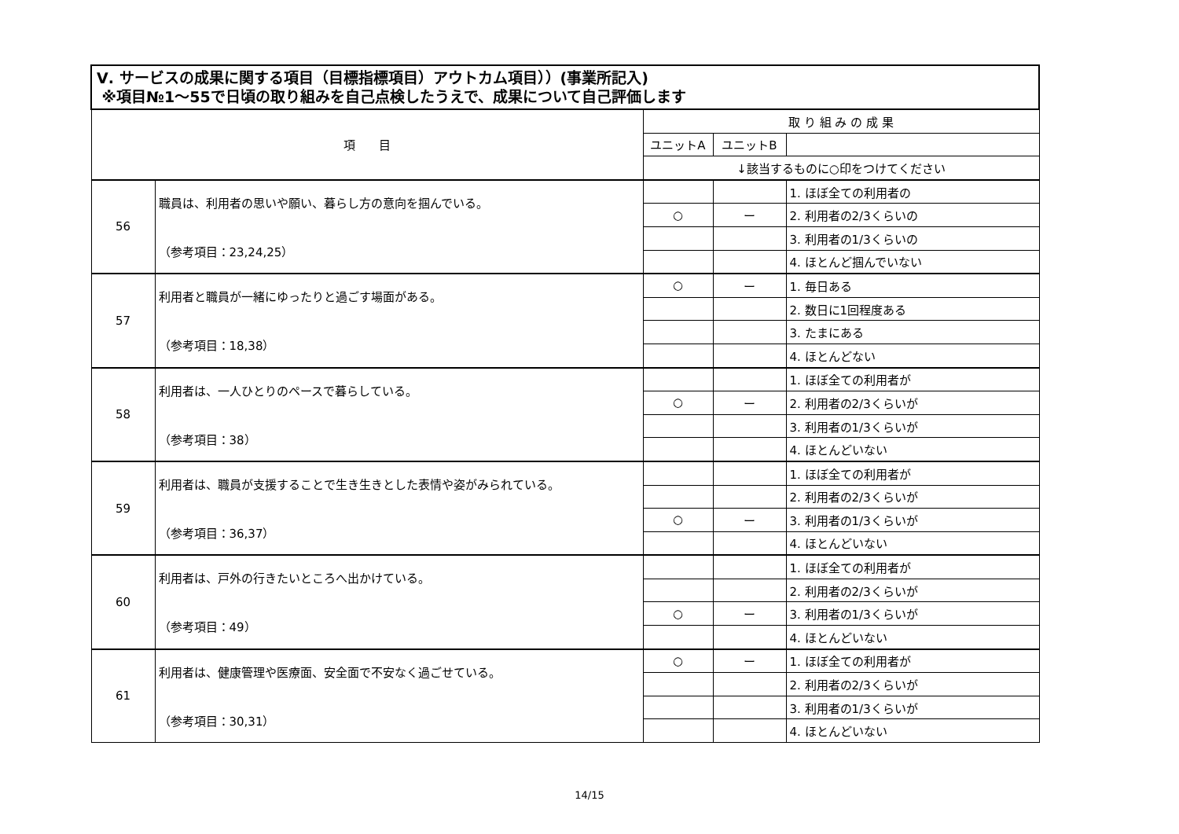| Ⅴ. サービスの成果に関する項目（目標指標項目）アウトカム項目））(事業所記入) ※項目№1～55で日頃の取り組みを自己点検したうえで、成果について自己評価します | | | | |
| --- | --- | --- | --- | --- |
| 項 目 | | 取 り 組 み の 成 果 | | |
| | | ユニットA | ユニットB | |
| | | ↓該当するものに○印をつけてください | | |
| 56 | 職員は、利用者の思いや願い、暮らし方の意向を掴んでいる。 （参考項目：23,24,25） | | | 1. ほぼ全ての利用者の |
| | | ○ | ー | 2. 利用者の2/3くらいの |
| | | | | 3. 利用者の1/3くらいの |
| | | | | 4. ほとんど掴んでいない |
| 57 | 利用者と職員が一緒にゆったりと過ごす場面がある。 （参考項目：18,38） | ○ | ー | 1. 毎日ある |
| | | | | 2. 数日に1回程度ある |
| | | | | 3. たまにある |
| | | | | 4. ほとんどない |
| 58 | 利用者は、一人ひとりのペースで暮らしている。 （参考項目：38） | | | 1. ほぼ全ての利用者が |
| | | ○ | ー | 2. 利用者の2/3くらいが |
| | | | | 3. 利用者の1/3くらいが |
| | | | | 4. ほとんどいない |
| 59 | 利用者は、職員が支援することで生き生きとした表情や姿がみられている。 （参考項目：36,37） | | | 1. ほぼ全ての利用者が |
| | | | | 2. 利用者の2/3くらいが |
| | | ○ | ー | 3. 利用者の1/3くらいが |
| | | | | 4. ほとんどいない |
| 60 | 利用者は、戸外の行きたいところへ出かけている。 （参考項目：49） | | | 1. ほぼ全ての利用者が |
| | | | | 2. 利用者の2/3くらいが |
| | | ○ | ー | 3. 利用者の1/3くらいが |
| | | | | 4. ほとんどいない |
| 61 | 利用者は、健康管理や医療面、安全面で不安なく過ごせている。 （参考項目：30,31） | ○ | ー | 1. ほぼ全ての利用者が |
| | | | | 2. 利用者の2/3くらいが |
| | | | | 3. 利用者の1/3くらいが |
| | | | | 4. ほとんどいない |
14/15